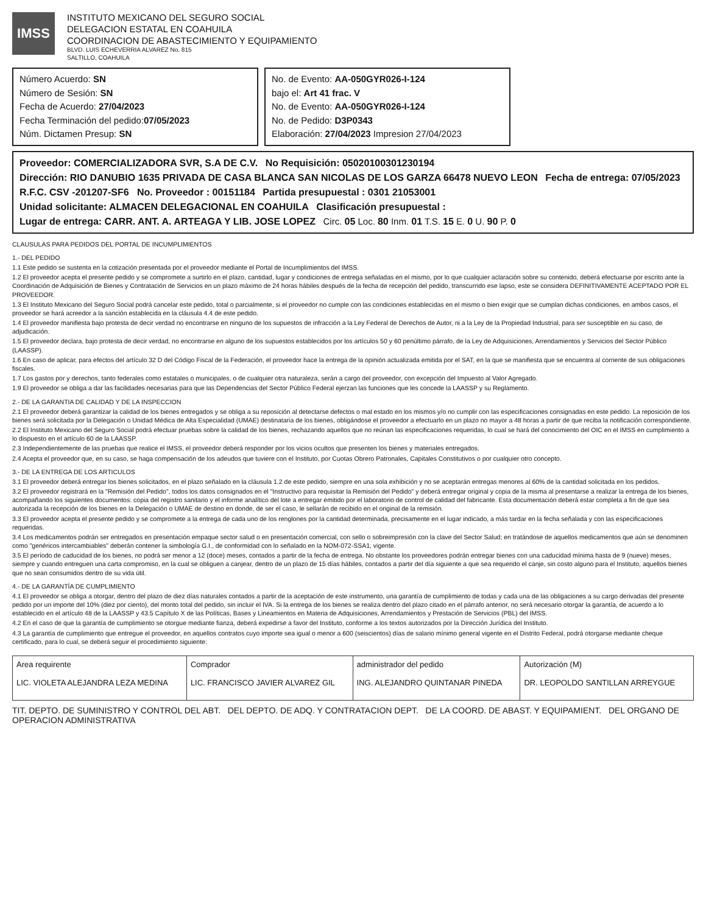IMSS
INSTITUTO MEXICANO DEL SEGURO SOCIAL
DELEGACION ESTATAL EN COAHUILA
COORDINACION DE ABASTECIMIENTO Y EQUIPAMIENTO
BLVD. LUIS ECHEVERRIA ALVAREZ No. 815
SALTILLO, COAHUILA
Número Acuerdo: SN
Número de Sesión: SN
Fecha de Acuerdo: 27/04/2023
Fecha Terminación del pedido:07/05/2023
Núm. Dictamen Presup: SN
No. de Evento: AA-050GYR026-I-124
bajo el: Art 41 frac. V
No. de Evento: AA-050GYR026-I-124
No. de Pedido: D3P0343
Elaboración: 27/04/2023 Impresion 27/04/2023
Proveedor: COMERCIALIZADORA SVR, S.A DE C.V. No Requisición: 0502010030123019​4
Dirección: RIO DANUBIO 1635 PRIVADA DE CASA BLANCA SAN NICOLAS DE LOS GARZA 66478 NUEVO LEON Fecha de entrega: 07/05/2023
R.F.C. CSV -201207-SF6 No. Proveedor : 00151184 Partida presupuestal : 0301 21053001
Unidad solicitante: ALMACEN DELEGACIONAL EN COAHUILA Clasificación presupuestal :
Lugar de entrega: CARR. ANT. A. ARTEAGA Y LIB. JOSE LOPEZ Circ. 05 Loc. 80 Inm. 01 T.S. 15 E. 0 U. 90 P. 0
CLAUSULAS PARA PEDIDOS DEL PORTAL DE INCUMPLIMIENTOS
1.- DEL PEDIDO
1.1 Este pedido se sustenta en la cotización presentada por el proveedor mediante el Portal de Incumplimientos del IMSS.
1.2 El proveedor acepta el presente pedido y se compromete a surtirlo en el plazo, cantidad, lugar y condiciones de entrega señaladas en el mismo, por lo que cualquier aclaración sobre su contenido, deberá efectuarse por escrito ante la Coordinación de Adquisición de Bienes y Contratación de Servicios en un plazo máximo de 24 horas hábiles después de la fecha de recepción del pedido, transcurrido ese lapso, este se considera DEFINITIVAMENTE ACEPTADO POR EL PROVEEDOR.
1.3 El Instituto Mexicano del Seguro Social podrá cancelar este pedido, total o parcialmente, si el proveedor no cumple con las condiciones establecidas en el mismo o bien exigir que se cumplan dichas condiciones, en ambos casos, el proveedor se hará acreedor a la sanción establecida en la cláusula 4.4 de este pedido.
1.4 El proveedor manifiesta bajo protesta de decir verdad no encontrarse en ninguno de los supuestos de infracción a la Ley Federal de Derechos de Autor, ni a la Ley de la Propiedad Industrial, para ser susceptible en su caso, de adjudicación.
1.5 El proveedor declara, bajo protesta de decir verdad, no encontrarse en alguno de los supuestos establecidos por los artículos 50 y 60 penúltimo párrafo, de la Ley de Adquisiciones, Arrendamientos y Servicios del Sector Público (LAASSP).
1.6 En caso de aplicar, para efectos del artículo 32 D del Código Fiscal de la Federación, el proveedor hace la entrega de la opinión actualizada emitida por el SAT, en la que se manifiesta que se encuentra al corriente de sus obligaciones fiscales.
1.7 Los gastos por y derechos, tanto federales como estatales o municipales, o de cualquier otra naturaleza, serán a cargo del proveedor, con excepción del Impuesto al Valor Agregado.
1.9 El proveedor se obliga a dar las facilidades necesarias para que las Dependencias del Sector Público Federal ejerzan las funciones que les concede la LAASSP y su Reglamento.
2.- DE LA GARANTIA DE CALIDAD Y DE LA INSPECCION
2.1 El proveedor deberá garantizar la calidad de los bienes entregados y se obliga a su reposición al detectarse defectos o mal estado en los mismos y/o no cumplir con las especificaciones consignadas en este pedido. La reposición de los bienes será solicitada por la Delegación o Unidad Médica de Alta Especialidad (UMAE) destinataria de los bienes, obligándose el proveedor a efectuarlo en un plazo no mayor a 48 horas a partir de que reciba la notificación correspondiente.
2.2 El Instituto Mexicano del Seguro Social podrá efectuar pruebas sobre la calidad de los bienes, rechazando aquellos que no reúnan las especificaciones requeridas, lo cual se hará del conocimiento del OIC en el IMSS en cumplimiento a lo dispuesto en el artículo 60 de la LAASSP.
2.3 Independientemente de las pruebas que realice el IMSS, el proveedor deberá responder por los vicios ocultos que presenten los bienes y materiales entregados.
2.4 Acepta el proveedor que, en su caso, se haga compensación de los adeudos que tuviere con el Instituto, por Cuotas Obrero Patronales, Capitales Constitutivos o por cualquier otro concepto.
3.- DE LA ENTREGA DE LOS ARTICULOS
3.1 El proveedor deberá entregar los bienes solicitados, en el plazo señalado en la cláusula 1.2 de este pedido, siempre en una sola exhibición y no se aceptarán entregas menores al 60% de la cantidad solicitada en los pedidos.
3.2 El proveedor registrará en la "Remisión del Pedido", todos los datos consignados en el "Instructivo para requisitar la Remisión del Pedido" y deberá entregar original y copia de la misma al presentarse a realizar la entrega de los bienes, acompañando los siguientes documentos: copia del registro sanitario y el informe analítico del lote a entregar emitido por el laboratorio de control de calidad del fabricante. Esta documentación deberá estar completa a fin de que sea autorizada la recepción de los bienes en la Delegación o UMAE de destino en donde, de ser el caso, le sellarán de recibido en el original de la remisión.
3.3 El proveedor acepta el presente pedido y se compromete a la entrega de cada uno de los renglones por la cantidad determinada, precisamente en el lugar indicado, a más tardar en la fecha señalada y con las especificaciones requeridas.
3.4 Los medicamentos podrán ser entregados en presentación empaque sector salud o en presentación comercial, con sello o sobreimpresión con la clave del Sector Salud; en tratándose de aquellos medicamentos que aún se denominen como "genéricos intercambiables" deberán contener la simbología G.I., de conformidad con lo señalado en la NOM-072-SSA1, vigente.
3.5 El período de caducidad de los bienes, no podrá ser menor a 12 (doce) meses, contados a partir de la fecha de entrega. No obstante los proveedores podrán entregar bienes con una caducidad mínima hasta de 9 (nueve) meses, siempre y cuando entreguen una carta compromiso, en la cual se obliguen a canjear, dentro de un plazo de 15 días hábiles, contados a partir del día siguiente a que sea requerido el canje, sin costo alguno para el Instituto, aquellos bienes que no sean consumidos dentro de su vida útil.
4.- DE LA GARANTÍA DE CUMPLIMIENTO
4.1 El proveedor se obliga a otorgar, dentro del plazo de diez días naturales contados a partir de la aceptación de este instrumento, una garantía de cumplimiento de todas y cada una de las obligaciones a su cargo derivadas del presente pedido por un importe del 10% (diez por ciento), del monto total del pedido, sin incluir el IVA. Si la entrega de los bienes se realiza dentro del plazo citado en el párrafo anterior, no será necesario otorgar la garantía, de acuerdo a lo establecido en el artículo 48 de la LAASSP y 43.5 Capítulo X de las Políticas, Bases y Lineamientos en Materia de Adquisiciones, Arrendamientos y Prestación de Servicios (PBL) del IMSS.
4.2 En el caso de que la garantía de cumplimiento se otorgue mediante fianza, deberá expedirse a favor del Instituto, conforme a los textos autorizados por la Dirección Jurídica del Instituto.
4.3 La garantía de cumplimiento que entregue el proveedor, en aquellos contratos cuyo importe sea igual o menor a 600 (seiscientos) días de salario mínimo general vigente en el Distrito Federal, podrá otorgarse mediante cheque certificado, para lo cual, se deberá seguir el procedimiento siguiente:
| Area requirente LIC. VIOLETA ALEJANDRA LEZA MEDINA | Comprador LIC. FRANCISCO JAVIER ALVAREZ GIL | administrador del pedido ING. ALEJANDRO QUINTANAR PINEDA | Autorización (M) DR. LEOPOLDO SANTILLAN ARREYGUE |
| --- | --- | --- | --- |
TIT. DEPTO. DE SUMINISTRO Y CONTROL DEL ABT. DEL DEPTO. DE ADQ. Y CONTRATACION DEPT. DE LA COORD. DE ABAST. Y EQUIPAMIENT. DEL ORGANO DE OPERACION ADMINISTRATIVA